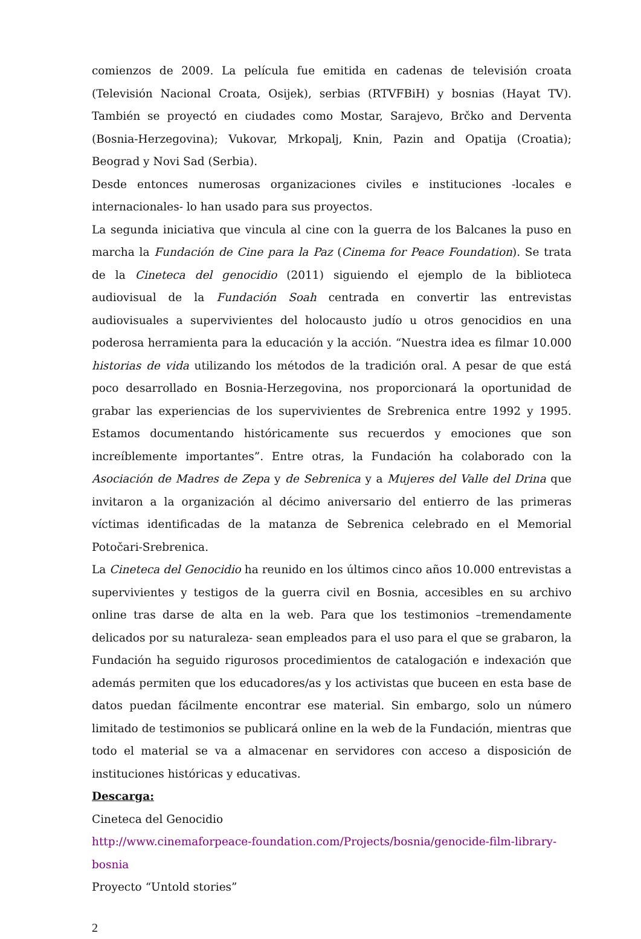comienzos de 2009. La película fue emitida en cadenas de televisión croata (Televisión Nacional Croata, Osijek), serbias (RTVFBiH) y bosnias (Hayat TV). También se proyectó en ciudades como Mostar, Sarajevo, Brčko and Derventa (Bosnia-Herzegovina); Vukovar, Mrkopalj, Knin, Pazin and Opatija (Croatia); Beograd y Novi Sad (Serbia).
Desde entonces numerosas organizaciones civiles e instituciones -locales e internacionales- lo han usado para sus proyectos.
La segunda iniciativa que vincula al cine con la guerra de los Balcanes la puso en marcha la Fundación de Cine para la Paz (Cinema for Peace Foundation). Se trata de la Cineteca del genocidio (2011) siguiendo el ejemplo de la biblioteca audiovisual de la Fundación Soah centrada en convertir las entrevistas audiovisuales a supervivientes del holocausto judío u otros genocidios en una poderosa herramienta para la educación y la acción. “Nuestra idea es filmar 10.000 historias de vida utilizando los métodos de la tradición oral. A pesar de que está poco desarrollado en Bosnia-Herzegovina, nos proporcionará la oportunidad de grabar las experiencias de los supervivientes de Srebrenica entre 1992 y 1995. Estamos documentando históricamente sus recuerdos y emociones que son increíblemente importantes”. Entre otras, la Fundación ha colaborado con la Asociación de Madres de Zepa y de Sebrenica y a Mujeres del Valle del Drina que invitaron a la organización al décimo aniversario del entierro de las primeras víctimas identificadas de la matanza de Sebrenica celebrado en el Memorial Potočari-Srebrenica.
La Cineteca del Genocidio ha reunido en los últimos cinco años 10.000 entrevistas a supervivientes y testigos de la guerra civil en Bosnia, accesibles en su archivo online tras darse de alta en la web. Para que los testimonios –tremendamente delicados por su naturaleza- sean empleados para el uso para el que se grabaron, la Fundación ha seguido rigurosos procedimientos de catalogación e indexación que además permiten que los educadores/as y los activistas que buceen en esta base de datos puedan fácilmente encontrar ese material. Sin embargo, solo un número limitado de testimonios se publicará online en la web de la Fundación, mientras que todo el material se va a almacenar en servidores con acceso a disposición de instituciones históricas y educativas.
Descarga:
Cineteca del Genocidio
http://www.cinemaforpeace-foundation.com/Projects/bosnia/genocide-film-library-bosnia
Proyecto “Untold stories”
2